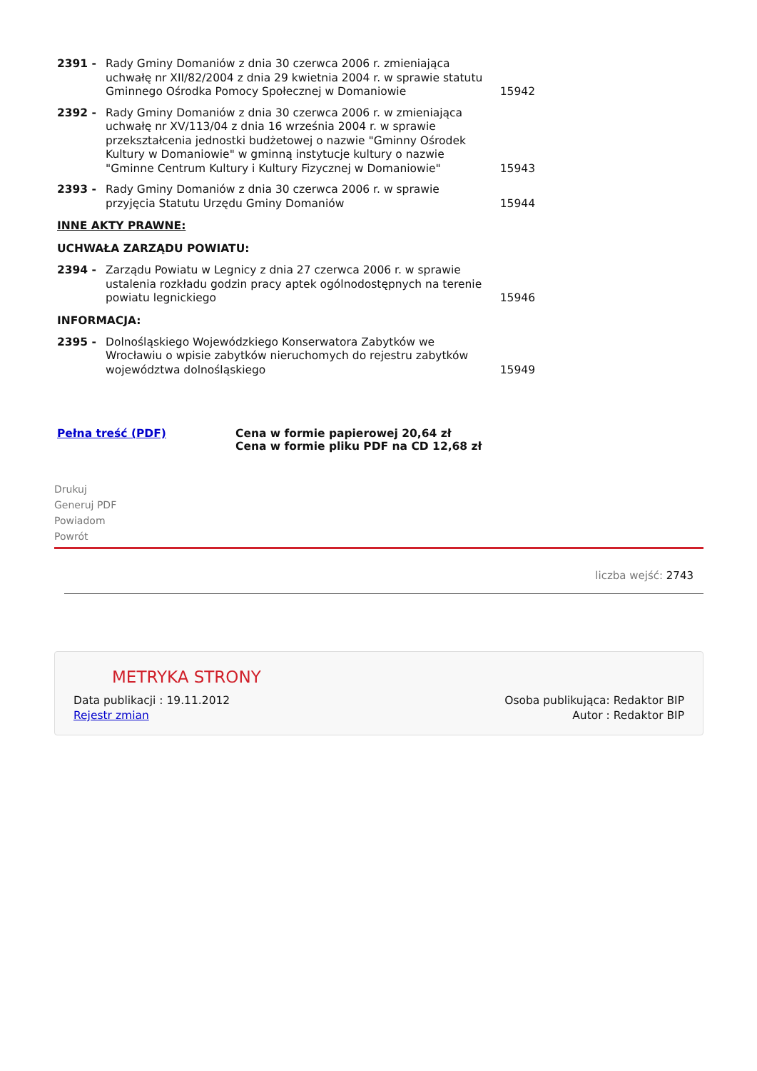| 2391 - | Rady Gminy Domaniów z dnia 30 czerwca 2006 r. zmieniająca uchwałę nr XII/82/2004 z dnia 29 kwietnia 2004 r. w sprawie statutu Gminnego Ośrodka Pomocy Społecznej w Domaniowie | 15942 |
| 2392 - | Rady Gminy Domaniów z dnia 30 czerwca 2006 r. w zmieniająca uchwałę nr XV/113/04 z dnia 16 września 2004 r. w sprawie przekształcenia jednostki budżetowej o nazwie "Gminny Ośrodek Kultury w Domaniowie" w gminną instytucje kultury o nazwie "Gminne Centrum Kultury i Kultury Fizycznej w Domaniowie" | 15943 |
| 2393 - | Rady Gminy Domaniów z dnia 30 czerwca 2006 r. w sprawie przyjęcia Statutu Urzędu Gminy Domaniów | 15944 |
INNE AKTY PRAWNE:
UCHWAŁA ZARZĄDU POWIATU:
| 2394 - | Zarządu Powiatu w Legnicy z dnia 27 czerwca 2006 r. w sprawie ustalenia rozkładu godzin pracy aptek ogólnodostępnych na terenie powiatu legnickiego | 15946 |
INFORMACJA:
| 2395 - | Dolnośląskiego Wojewódzkiego Konserwatora Zabytków we Wrocławiu o wpisie zabytków nieruchomych do rejestru zabytków województwa dolnośląskiego | 15949 |
Pełna treść (PDF) Cena w formie papierowej 20,64 zł
Cena w formie pliku PDF na CD 12,68 zł
Drukuj
Generuj PDF
Powiadom
Powrót
liczba wejść: 2743
METRYKA STRONY
Data publikacji : 19.11.2012 Osoba publikująca: Redaktor BIP
Rejestr zmian Autor : Redaktor BIP